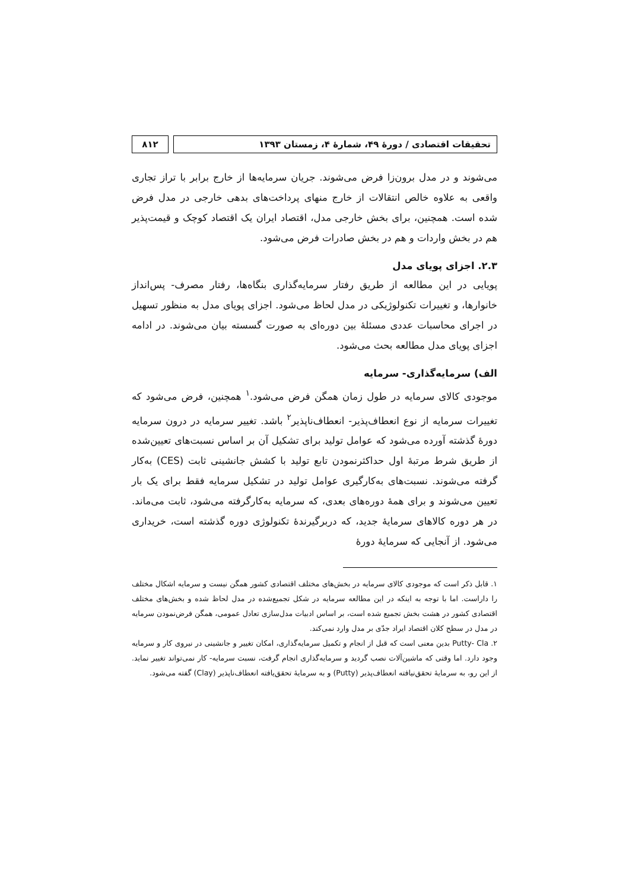تحقیقات اقتصادی / دورهٔ ۴۹، شمارهٔ ۴، زمستان ۱۳۹۳
۸۱۲
می‌شوند و در مدل برون‌زا فرض می‌شوند. جریان سرمایه‌ها از خارج برابر با تراز تجاری واقعی به علاوه خالص انتقالات از خارج منهای پرداخت‌های بدهی خارجی در مدل فرض شده است. همچنین، برای بخش خارجی مدل، اقتصاد ایران یک اقتصاد کوچک و قیمت‌پذیر هم در بخش واردات و هم در بخش صادرات فرض می‌شود.
۲.۳. اجزای پویای مدل
پویایی در این مطالعه از طریق رفتار سرمایه‌گذاری بنگاه‌ها، رفتار مصرف- پس‌انداز خانوارها، و تغییرات تکنولوژیکی در مدل لحاظ می‌شود. اجزای پویای مدل به منظور تسهیل در اجرای محاسبات عددی مسئلهٔ بین دوره‌ای به صورت گسسته بیان می‌شوند. در ادامه اجزای پویای مدل مطالعه بحث می‌شود.
الف) سرمایه‌گذاری- سرمایه
موجودی کالای سرمایه در طول زمان همگن فرض می‌شود.<sup>۱</sup> همچنین، فرض می‌شود که تغییرات سرمایه از نوع انعطاف‌پذیر- انعطاف‌ناپذیر<sup>۲</sup> باشد. تغییر سرمایه در درون سرمایه دورهٔ گذشته آورده می‌شود که عوامل تولید برای تشکیل آن بر اساس نسبت‌های تعیین‌شده از طریق شرط مرتبهٔ اول حداکثرنمودن تابع تولید با کشش جانشینی ثابت (CES) به‌کار گرفته می‌شوند. نسبت‌های به‌کارگیری عوامل تولید در تشکیل سرمایه فقط برای یک بار تعیین می‌شوند و برای همهٔ دوره‌های بعدی، که سرمایه به‌کارگرفته می‌شود، ثابت می‌ماند. در هر دوره کالاهای سرمایهٔ جدید، که دربرگیرندهٔ تکنولوژی دوره گذشته است، خریداری می‌شود. از آنجایی که سرمایهٔ دورهٔ
۱. قابل ذکر است که موجودی کالای سرمایه در بخش‌های مختلف اقتصادی کشور همگن نیست و سرمایه اشکال مختلف را داراست. اما با توجه به اینکه در این مطالعه سرمایه در شکل تجمیع‌شده در مدل لحاظ شده و بخش‌های مختلف اقتصادی کشور در هشت بخش تجمیع شده است، بر اساس ادبیات مدل‌سازی تعادل عمومی، همگن فرض‌نمودن سرمایه در مدل در سطح کلان اقتصاد ایراد جدّی بر مدل وارد نمی‌کند.
۲. Putty- Cla بدین معنی است که قبل از انجام و تکمیل سرمایه‌گذاری، امکان تغییر و جانشینی در نیروی کار و سرمایه وجود دارد. اما وقتی که ماشین‌آلات نصب گردید و سرمایه‌گذاری انجام گرفت، نسبت سرمایه- کار نمی‌تواند تغییر نماید. از این رو، به سرمایهٔ تحقق‌نیافته انعطاف‌پذیر (Putty) و به سرمایهٔ تحقق‌یافته انعطاف‌ناپذیر (Clay) گفته می‌شود.